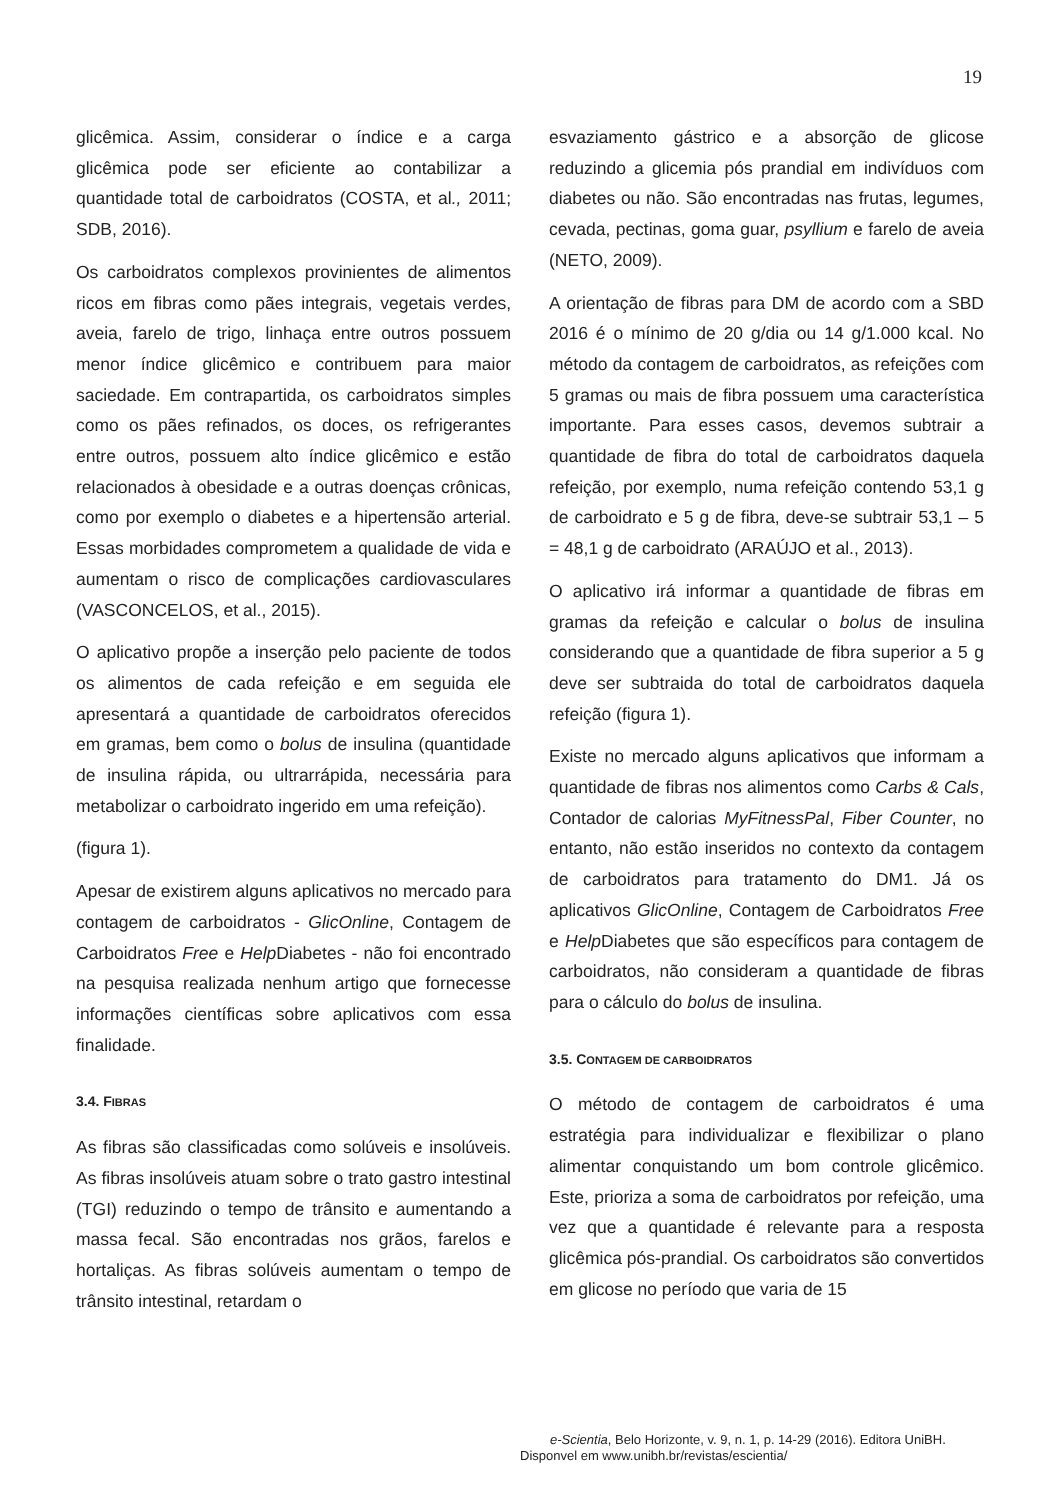19
glicêmica. Assim, considerar o índice e a carga glicêmica pode ser eficiente ao contabilizar a quantidade total de carboidratos (COSTA, et al., 2011; SDB, 2016).
Os carboidratos complexos provinientes de alimentos ricos em fibras como pães integrais, vegetais verdes, aveia, farelo de trigo, linhaça entre outros possuem menor índice glicêmico e contribuem para maior saciedade. Em contrapartida, os carboidratos simples como os pães refinados, os doces, os refrigerantes entre outros, possuem alto índice glicêmico e estão relacionados à obesidade e a outras doenças crônicas, como por exemplo o diabetes e a hipertensão arterial. Essas morbidades comprometem a qualidade de vida e aumentam o risco de complicações cardiovasculares (VASCONCELOS, et al., 2015).
O aplicativo propõe a inserção pelo paciente de todos os alimentos de cada refeição e em seguida ele apresentará a quantidade de carboidratos oferecidos em gramas, bem como o bolus de insulina (quantidade de insulina rápida, ou ultrarrápida, necessária para metabolizar o carboidrato ingerido em uma refeição).
(figura 1).
Apesar de existirem alguns aplicativos no mercado para contagem de carboidratos - GlicOnline, Contagem de Carboidratos Free e Help Diabetes - não foi encontrado na pesquisa realizada nenhum artigo que fornecesse informações científicas sobre aplicativos com essa finalidade.
3.4. FIBRAS
As fibras são classificadas como solúveis e insolúveis. As fibras insolúveis atuam sobre o trato gastro intestinal (TGI) reduzindo o tempo de trânsito e aumentando a massa fecal. São encontradas nos grãos, farelos e hortaliças. As fibras solúveis aumentam o tempo de trânsito intestinal, retardam o
esvaziamento gástrico e a absorção de glicose reduzindo a glicemia pós prandial em indivíduos com diabetes ou não. São encontradas nas frutas, legumes, cevada, pectinas, goma guar, psyllium e farelo de aveia (NETO, 2009).
A orientação de fibras para DM de acordo com a SBD 2016 é o mínimo de 20 g/dia ou 14 g/1.000 kcal. No método da contagem de carboidratos, as refeições com 5 gramas ou mais de fibra possuem uma característica importante. Para esses casos, devemos subtrair a quantidade de fibra do total de carboidratos daquela refeição, por exemplo, numa refeição contendo 53,1 g de carboidrato e 5 g de fibra, deve-se subtrair 53,1 – 5 = 48,1 g de carboidrato (ARAÚJO et al., 2013).
O aplicativo irá informar a quantidade de fibras em gramas da refeição e calcular o bolus de insulina considerando que a quantidade de fibra superior a 5 g deve ser subtraida do total de carboidratos daquela refeição (figura 1).
Existe no mercado alguns aplicativos que informam a quantidade de fibras nos alimentos como Carbs & Cals, Contador de calorias MyFitnessPal, Fiber Counter, no entanto, não estão inseridos no contexto da contagem de carboidratos para tratamento do DM1. Já os aplicativos GlicOnline, Contagem de Carboidratos Free e Help Diabetes que são específicos para contagem de carboidratos, não consideram a quantidade de fibras para o cálculo do bolus de insulina.
3.5. CONTAGEM DE CARBOIDRATOS
O método de contagem de carboidratos é uma estratégia para individualizar e flexibilizar o plano alimentar conquistando um bom controle glicêmico. Este, prioriza a soma de carboidratos por refeição, uma vez que a quantidade é relevante para a resposta glicêmica pós-prandial. Os carboidratos são convertidos em glicose no período que varia de 15
e-Scientia, Belo Horizonte, v. 9, n. 1, p. 14-29 (2016). Editora UniBH.
Disponvel em www.unibh.br/revistas/escientia/